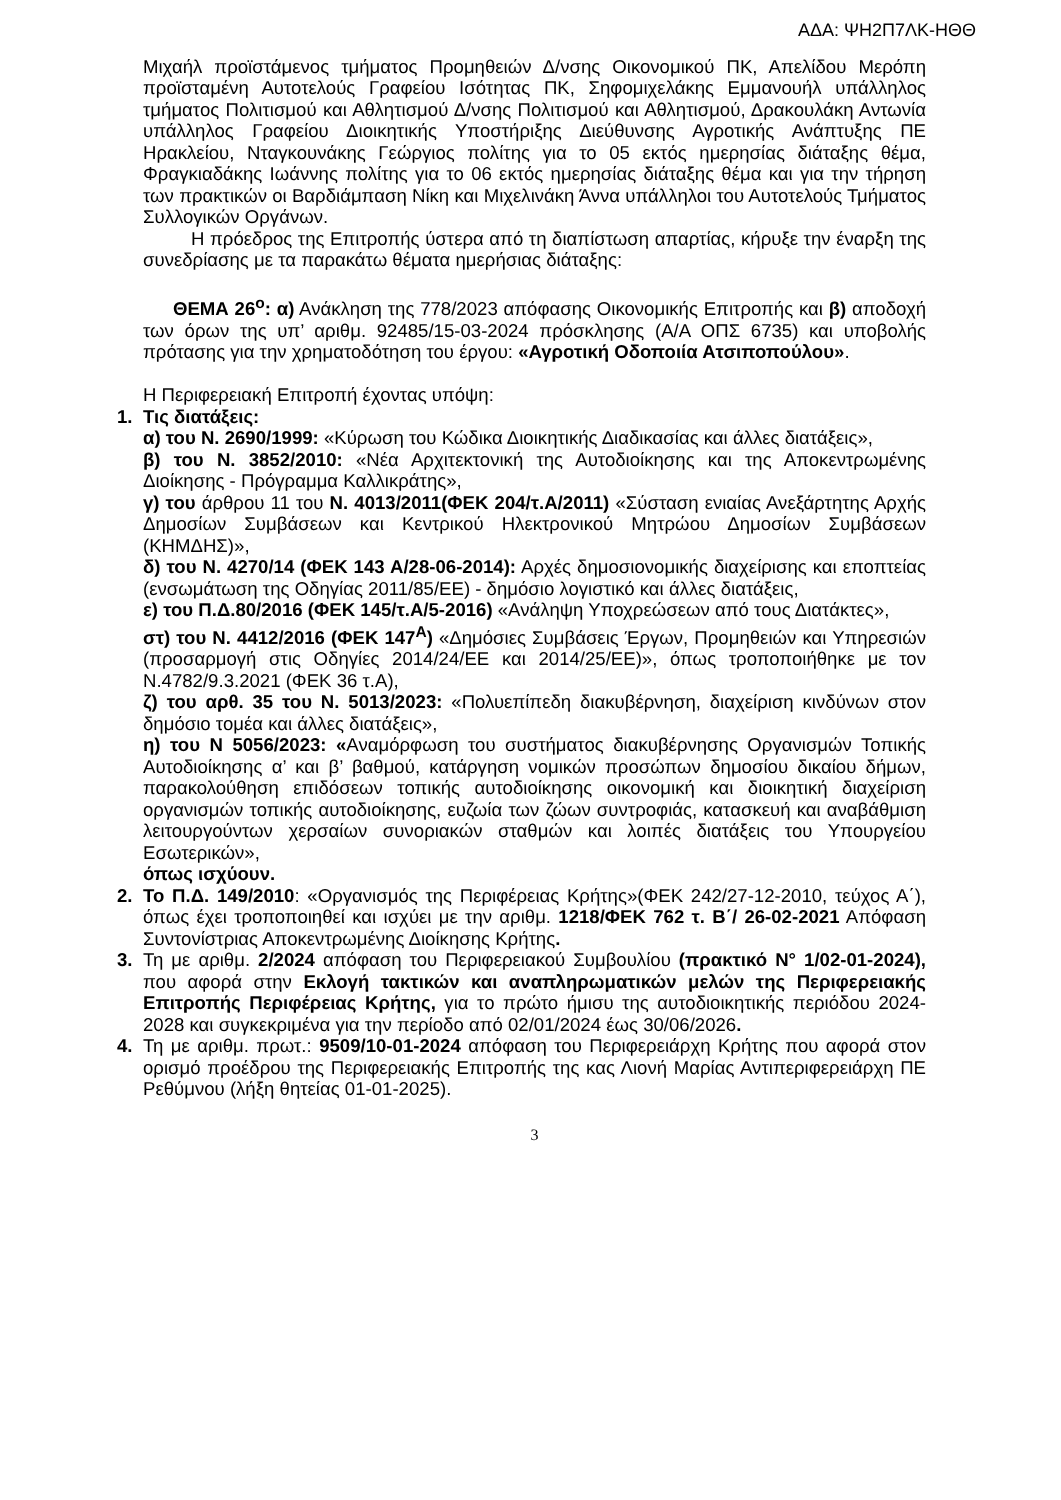ΑΔΑ: ΨΗ2Π7ΛΚ-ΗΘΘ
Μιχαήλ προϊστάμενος τμήματος Προμηθειών Δ/νσης Οικονομικού ΠΚ, Απελίδου Μερόπη προϊσταμένη Αυτοτελούς Γραφείου Ισότητας ΠΚ, Σηφομιχελάκης Εμμανουήλ υπάλληλος τμήματος Πολιτισμού και Αθλητισμού Δ/νσης Πολιτισμού και Αθλητισμού, Δρακουλάκη Αντωνία υπάλληλος Γραφείου Διοικητικής Υποστήριξης Διεύθυνσης Αγροτικής Ανάπτυξης ΠΕ Ηρακλείου, Νταγκουνάκης Γεώργιος πολίτης για το 05 εκτός ημερησίας διάταξης θέμα, Φραγκιαδάκης Ιωάννης πολίτης για το 06 εκτός ημερησίας διάταξης θέμα και για την τήρηση των πρακτικών οι Βαρδιάμπαση Νίκη και Μιχελινάκη Άννα υπάλληλοι του Αυτοτελούς Τμήματος Συλλογικών Οργάνων.
Η πρόεδρος της Επιτροπής ύστερα από τη διαπίστωση απαρτίας, κήρυξε την έναρξη της συνεδρίασης με τα παρακάτω θέματα ημερήσιας διάταξης:
ΘΕΜΑ 26<sup>ο</sup>: α) Ανάκληση της 778/2023 απόφασης Οικονομικής Επιτροπής και β) αποδοχή των όρων της υπ’ αριθμ. 92485/15-03-2024 πρόσκλησης (Α/Α ΟΠΣ 6735) και υποβολής πρότασης για την χρηματοδότηση του έργου: «Αγροτική Οδοποιία Ατσιποπούλου».
Η Περιφερειακή Επιτροπή έχοντας υπόψη:
1. Τις διατάξεις:
α) του Ν. 2690/1999: «Κύρωση του Κώδικα Διοικητικής Διαδικασίας και άλλες διατάξεις»,
β) του Ν. 3852/2010: «Νέα Αρχιτεκτονική της Αυτοδιοίκησης και της Αποκεντρωμένης Διοίκησης - Πρόγραμμα Καλλικράτης»,
γ) του άρθρου 11 του Ν. 4013/2011(ΦΕΚ 204/τ.Α/2011) «Σύσταση ενιαίας Ανεξάρτητης Αρχής Δημοσίων Συμβάσεων και Κεντρικού Ηλεκτρονικού Μητρώου Δημοσίων Συμβάσεων (ΚΗΜΔΗΣ)»,
δ) του Ν. 4270/14 (ΦΕΚ 143 Α/28-06-2014): Αρχές δημοσιονομικής διαχείρισης και εποπτείας (ενσωμάτωση της Οδηγίας 2011/85/ΕΕ) - δημόσιο λογιστικό και άλλες διατάξεις,
ε) του Π.Δ.80/2016 (ΦΕΚ 145/τ.Α/5-2016) «Ανάληψη Υποχρεώσεων από τους Διατάκτες»,
στ) του Ν. 4412/2016 (ΦΕΚ 147<sup>Α</sup>) «Δημόσιες Συμβάσεις Έργων, Προμηθειών και Υπηρεσιών (προσαρμογή στις Οδηγίες 2014/24/ΕΕ και 2014/25/ΕΕ)», όπως τροποποιήθηκε με τον Ν.4782/9.3.2021 (ΦΕΚ 36 τ.Α),
ζ) του αρθ. 35 του Ν. 5013/2023: «Πολυεπίπεδη διακυβέρνηση, διαχείριση κινδύνων στον δημόσιο τομέα και άλλες διατάξεις»,
η) του Ν 5056/2023: «Αναμόρφωση του συστήματος διακυβέρνησης Οργανισμών Τοπικής Αυτοδιοίκησης α’ και β’ βαθμού, κατάργηση νομικών προσώπων δημοσίου δικαίου δήμων, παρακολούθηση επιδόσεων τοπικής αυτοδιοίκησης οικονομική και διοικητική διαχείριση οργανισμών τοπικής αυτοδιοίκησης, ευζωία των ζώων συντροφιάς, κατασκευή και αναβάθμιση λειτουργούντων χερσαίων συνοριακών σταθμών και λοιπές διατάξεις του Υπουργείου Εσωτερικών»,
όπως ισχύουν.
2. Το Π.Δ. 149/2010: «Οργανισμός της Περιφέρειας Κρήτης»(ΦΕΚ 242/27-12-2010, τεύχος Α΄), όπως έχει τροποποιηθεί και ισχύει με την αριθμ. 1218/ΦΕΚ 762 τ. Β΄/ 26-02-2021 Απόφαση Συντονίστριας Αποκεντρωμένης Διοίκησης Κρήτης.
3. Τη με αριθμ. 2/2024 απόφαση του Περιφερειακού Συμβουλίου (πρακτικό Ν° 1/02-01-2024), που αφορά στην Εκλογή τακτικών και αναπληρωματικών μελών της Περιφερειακής Επιτροπής Περιφέρειας Κρήτης, για το πρώτο ήμισυ της αυτοδιοικητικής περιόδου 2024-2028 και συγκεκριμένα για την περίοδο από 02/01/2024 έως 30/06/2026.
4. Τη με αριθμ. πρωτ.: 9509/10-01-2024 απόφαση του Περιφερειάρχη Κρήτης που αφορά στον ορισμό προέδρου της Περιφερειακής Επιτροπής της κας Λιονή Μαρίας Αντιπεριφερειάρχη ΠΕ Ρεθύμνου (λήξη θητείας 01-01-2025).
3